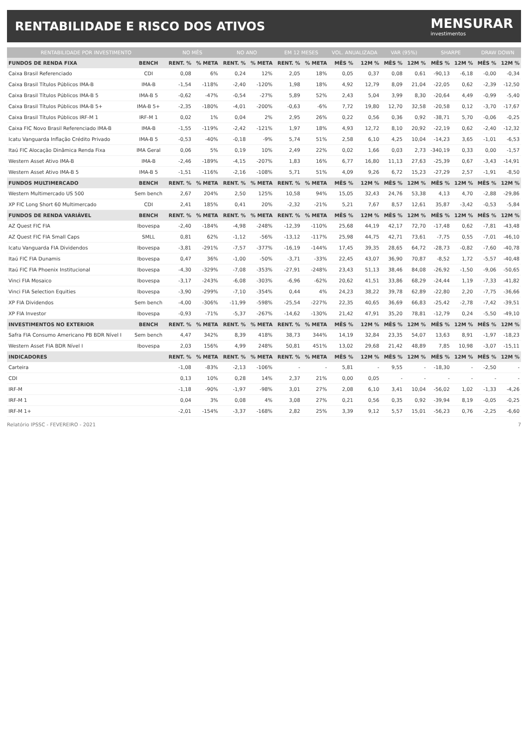RENTABILIDADE E RISCO DOS ATIVOS
MENSURAR
investimentos
| RENTABILIDADE POR INVESTIMENTO | | NO MÊS | | NO ANO | | EM 12 MESES | | VOL. ANUALIZADA | | VAR (95%) | | SHARPE | | DRAW DOWN | |
| --- | --- | --- | --- | --- | --- | --- | --- | --- | --- | --- | --- | --- | --- | --- | --- |
| FUNDOS DE RENDA FIXA | BENCH | RENT. % | % META | RENT. % | % META | RENT. % | % META | MÊS % | 12M % | MÊS % | 12M % | MÊS % | 12M % | MÊS % | 12M % |
| Caixa Brasil Referenciado | CDI | 0,08 | 6% | 0,24 | 12% | 2,05 | 18% | 0,05 | 0,37 | 0,08 | 0,61 | -90,13 | -6,18 | -0,00 | -0,34 |
| Caixa Brasil Títulos Públicos IMA-B | IMA-B | -1,54 | -118% | -2,40 | -120% | 1,98 | 18% | 4,92 | 12,79 | 8,09 | 21,04 | -22,05 | 0,62 | -2,39 | -12,50 |
| Caixa Brasil Títulos Públicos IMA-B 5 | IMA-B 5 | -0,62 | -47% | -0,54 | -27% | 5,89 | 52% | 2,43 | 5,04 | 3,99 | 8,30 | -20,64 | 4,49 | -0,99 | -5,40 |
| Caixa Brasil Títulos Públicos IMA-B 5+ | IMA-B 5+ | -2,35 | -180% | -4,01 | -200% | -0,63 | -6% | 7,72 | 19,80 | 12,70 | 32,58 | -20,58 | 0,12 | -3,70 | -17,67 |
| Caixa Brasil Títulos Públicos IRF-M 1 | IRF-M 1 | 0,02 | 1% | 0,04 | 2% | 2,95 | 26% | 0,22 | 0,56 | 0,36 | 0,92 | -38,71 | 5,70 | -0,06 | -0,25 |
| Caixa FIC Novo Brasil Referenciado IMA-B | IMA-B | -1,55 | -119% | -2,42 | -121% | 1,97 | 18% | 4,93 | 12,72 | 8,10 | 20,92 | -22,19 | 0,62 | -2,40 | -12,32 |
| Icatu Vanguarda Inflação Crédito Privado | IMA-B 5 | -0,53 | -40% | -0,18 | -9% | 5,74 | 51% | 2,58 | 6,10 | 4,25 | 10,04 | -14,23 | 3,65 | -1,01 | -6,53 |
| Itaú FIC Alocação Dinâmica Renda Fixa | IMA Geral | 0,06 | 5% | 0,19 | 10% | 2,49 | 22% | 0,02 | 1,66 | 0,03 | 2,73 | -340,19 | 0,33 | 0,00 | -1,57 |
| Western Asset Ativo IMA-B | IMA-B | -2,46 | -189% | -4,15 | -207% | 1,83 | 16% | 6,77 | 16,80 | 11,13 | 27,63 | -25,39 | 0,67 | -3,43 | -14,91 |
| Western Asset Ativo IMA-B 5 | IMA-B 5 | -1,51 | -116% | -2,16 | -108% | 5,71 | 51% | 4,09 | 9,26 | 6,72 | 15,23 | -27,29 | 2,57 | -1,91 | -8,50 |
| FUNDOS MULTIMERCADO | BENCH | RENT. % | % META | RENT. % | % META | RENT. % | % META | MÊS % | 12M % | MÊS % | 12M % | MÊS % | 12M % | MÊS % | 12M % |
| Western Multimercado US 500 | Sem bench | 2,67 | 204% | 2,50 | 125% | 10,58 | 94% | 15,05 | 32,43 | 24,76 | 53,38 | 4,13 | 4,70 | -2,88 | -29,86 |
| XP FIC Long Short 60 Multimercado | CDI | 2,41 | 185% | 0,41 | 20% | -2,32 | -21% | 5,21 | 7,67 | 8,57 | 12,61 | 35,87 | -3,42 | -0,53 | -5,84 |
| FUNDOS DE RENDA VARIÁVEL | BENCH | RENT. % | % META | RENT. % | % META | RENT. % | % META | MÊS % | 12M % | MÊS % | 12M % | MÊS % | 12M % | MÊS % | 12M % |
| AZ Quest FIC FIA | Ibovespa | -2,40 | -184% | -4,98 | -248% | -12,39 | -110% | 25,68 | 44,19 | 42,17 | 72,70 | -17,48 | 0,62 | -7,81 | -43,48 |
| AZ Quest FIC FIA Small Caps | SMLL | 0,81 | 62% | -1,12 | -56% | -13,12 | -117% | 25,98 | 44,75 | 42,71 | 73,61 | -7,75 | 0,55 | -7,01 | -46,10 |
| Icatu Vanguarda FIA Dividendos | Ibovespa | -3,81 | -291% | -7,57 | -377% | -16,19 | -144% | 17,45 | 39,35 | 28,65 | 64,72 | -28,73 | -0,82 | -7,60 | -40,78 |
| Itaú FIC FIA Dunamis | Ibovespa | 0,47 | 36% | -1,00 | -50% | -3,71 | -33% | 22,45 | 43,07 | 36,90 | 70,87 | -8,52 | 1,72 | -5,57 | -40,48 |
| Itaú FIC FIA Phoenix Institucional | Ibovespa | -4,30 | -329% | -7,08 | -353% | -27,91 | -248% | 23,43 | 51,13 | 38,46 | 84,08 | -26,92 | -1,50 | -9,06 | -50,65 |
| Vinci FIA Mosaico | Ibovespa | -3,17 | -243% | -6,08 | -303% | -6,96 | -62% | 20,62 | 41,51 | 33,86 | 68,29 | -24,44 | 1,19 | -7,33 | -41,82 |
| Vinci FIA Selection Equities | Ibovespa | -3,90 | -299% | -7,10 | -354% | 0,44 | 4% | 24,23 | 38,22 | 39,78 | 62,89 | -22,80 | 2,20 | -7,75 | -36,66 |
| XP FIA Dividendos | Sem bench | -4,00 | -306% | -11,99 | -598% | -25,54 | -227% | 22,35 | 40,65 | 36,69 | 66,83 | -25,42 | -2,78 | -7,42 | -39,51 |
| XP FIA Investor | Ibovespa | -0,93 | -71% | -5,37 | -267% | -14,62 | -130% | 21,42 | 47,91 | 35,20 | 78,81 | -12,79 | 0,24 | -5,50 | -49,10 |
| INVESTIMENTOS NO EXTERIOR | BENCH | RENT. % | % META | RENT. % | % META | RENT. % | % META | MÊS % | 12M % | MÊS % | 12M % | MÊS % | 12M % | MÊS % | 12M % |
| Safra FIA Consumo Americano PB BDR Nível I | Sem bench | 4,47 | 342% | 8,39 | 418% | 38,73 | 344% | 14,19 | 32,84 | 23,35 | 54,07 | 13,63 | 8,91 | -1,97 | -18,23 |
| Western Asset FIA BDR Nível I | Ibovespa | 2,03 | 156% | 4,99 | 248% | 50,81 | 451% | 13,02 | 29,68 | 21,42 | 48,89 | 7,85 | 10,98 | -3,07 | -15,11 |
| INDICADORES | | RENT. % | % META | RENT. % | % META | RENT. % | % META | MÊS % | 12M % | MÊS % | 12M % | MÊS % | 12M % | MÊS % | 12M % |
| Carteira | | -1,08 | -83% | -2,13 | -106% | - | - | 5,81 | - | 9,55 | - | -18,30 | - | -2,50 | - |
| CDI | | 0,13 | 10% | 0,28 | 14% | 2,37 | 21% | 0,00 | 0,05 | - | - | - | - | - | - |
| IRF-M | | -1,18 | -90% | -1,97 | -98% | 3,01 | 27% | 2,08 | 6,10 | 3,41 | 10,04 | -56,02 | 1,02 | -1,33 | -4,26 |
| IRF-M 1 | | 0,04 | 3% | 0,08 | 4% | 3,08 | 27% | 0,21 | 0,56 | 0,35 | 0,92 | -39,94 | 8,19 | -0,05 | -0,25 |
| IRF-M 1+ | | -2,01 | -154% | -3,37 | -168% | 2,82 | 25% | 3,39 | 9,12 | 5,57 | 15,01 | -56,23 | 0,76 | -2,25 | -6,60 |
Relatório IPSSC - FEVEREIRO - 2021 7